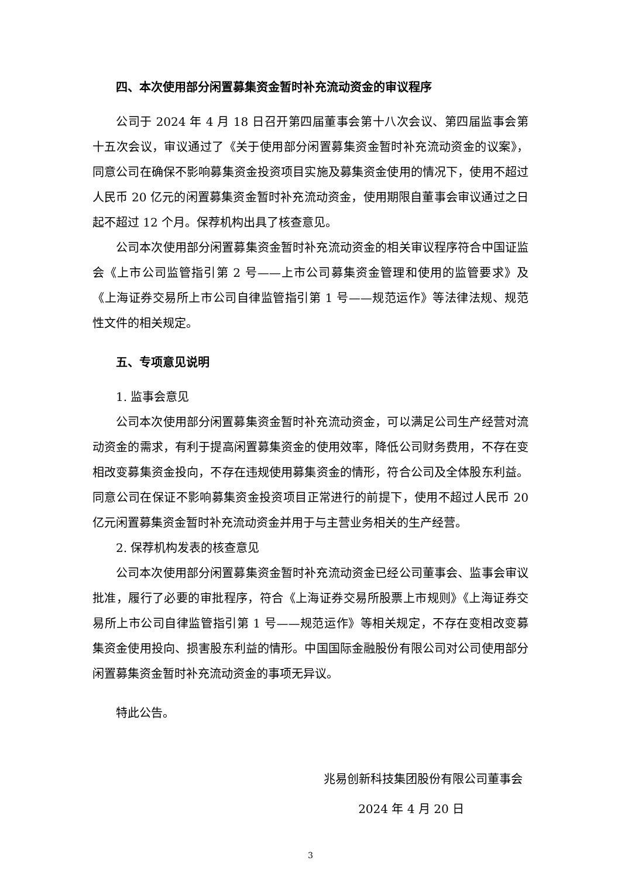四、本次使用部分闲置募集资金暂时补充流动资金的审议程序
公司于 2024 年 4 月 18 日召开第四届董事会第十八次会议、第四届监事会第十五次会议，审议通过了《关于使用部分闲置募集资金暂时补充流动资金的议案》，同意公司在确保不影响募集资金投资项目实施及募集资金使用的情况下，使用不超过人民币 20 亿元的闲置募集资金暂时补充流动资金，使用期限自董事会审议通过之日起不超过 12 个月。保荐机构出具了核查意见。
公司本次使用部分闲置募集资金暂时补充流动资金的相关审议程序符合中国证监会《上市公司监管指引第 2 号——上市公司募集资金管理和使用的监管要求》及《上海证券交易所上市公司自律监管指引第 1 号——规范运作》等法律法规、规范性文件的相关规定。
五、专项意见说明
1. 监事会意见
公司本次使用部分闲置募集资金暂时补充流动资金，可以满足公司生产经营对流动资金的需求，有利于提高闲置募集资金的使用效率，降低公司财务费用，不存在变相改变募集资金投向，不存在违规使用募集资金的情形，符合公司及全体股东利益。同意公司在保证不影响募集资金投资项目正常进行的前提下，使用不超过人民币 20 亿元闲置募集资金暂时补充流动资金并用于与主营业务相关的生产经营。
2. 保荐机构发表的核查意见
公司本次使用部分闲置募集资金暂时补充流动资金已经公司董事会、监事会审议批准，履行了必要的审批程序，符合《上海证券交易所股票上市规则》《上海证券交易所上市公司自律监管指引第 1 号——规范运作》等相关规定，不存在变相改变募集资金使用投向、损害股东利益的情形。中国国际金融股份有限公司对公司使用部分闲置募集资金暂时补充流动资金的事项无异议。
特此公告。
兆易创新科技集团股份有限公司董事会
2024 年 4 月 20 日
3